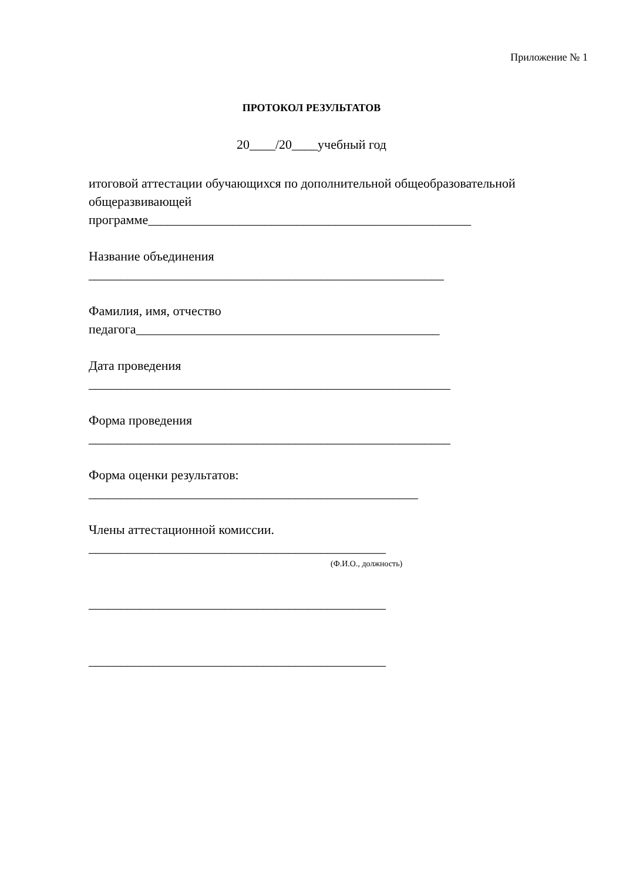Приложение № 1
ПРОТОКОЛ РЕЗУЛЬТАТОВ
20____/20____учебный год
итоговой аттестации обучающихся по дополнительной общеобразовательной общеразвивающей
программе__________________________________________________
Название объединения
_______________________________________________________
Фамилия, имя, отчество
педагога_______________________________________________
Дата проведения
________________________________________________________
Форма проведения
________________________________________________________
Форма оценки результатов:
___________________________________________________
Члены аттестационной комиссии.
______________________________________________
(Ф.И.О., должность)
______________________________________________
______________________________________________